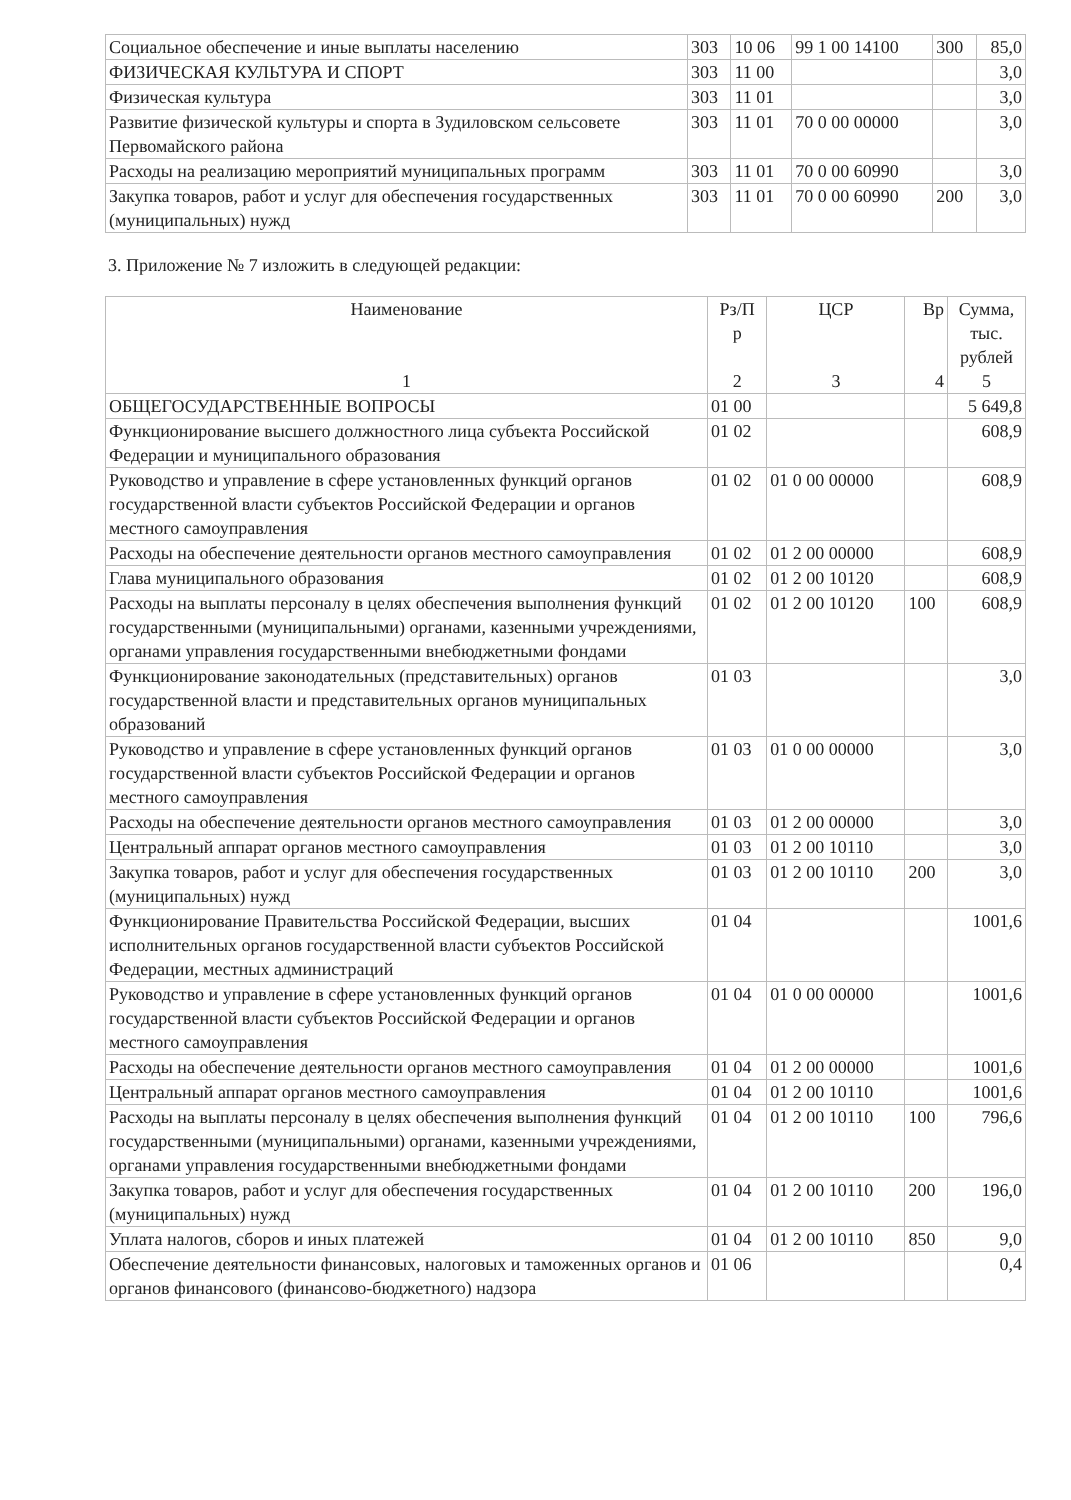| Социальное обеспечение и иные выплаты населению | 303 | 10 06 | 99 1 00 14100 | 300 | 85,0 |
| ФИЗИЧЕСКАЯ КУЛЬТУРА И СПОРТ | 303 | 11 00 | | | 3,0 |
| Физическая культура | 303 | 11 01 | | | 3,0 |
| Развитие физической культуры и спорта в Зудиловском сельсовете Первомайского района | 303 | 11 01 | 70 0 00 00000 | | 3,0 |
| Расходы на реализацию мероприятий муниципальных программ | 303 | 11 01 | 70 0 00 60990 | | 3,0 |
| Закупка товаров, работ и услуг для обеспечения государственных (муниципальных) нужд | 303 | 11 01 | 70 0 00 60990 | 200 | 3,0 |
3. Приложение № 7 изложить в следующей редакции:
| Наименование 1 | Рз/П р 2 | ЦСР 3 | Вр 4 | Сумма, тыс. рублей 5 |
| --- | --- | --- | --- | --- |
| ОБЩЕГОСУДАРСТВЕННЫЕ ВОПРОСЫ | 01 00 | | | 5 649,8 |
| Функционирование высшего должностного лица субъекта Российской Федерации и муниципального образования | 01 02 | | | 608,9 |
| Руководство и управление в сфере установленных функций органов государственной власти субъектов Российской Федерации и органов местного самоуправления | 01 02 | 01 0 00 00000 | | 608,9 |
| Расходы на обеспечение деятельности органов местного самоуправления | 01 02 | 01 2 00 00000 | | 608,9 |
| Глава муниципального образования | 01 02 | 01 2 00 10120 | | 608,9 |
| Расходы на выплаты персоналу в целях обеспечения выполнения функций государственными (муниципальными) органами, казенными учреждениями, органами управления государственными внебюджетными фондами | 01 02 | 01 2 00 10120 | 100 | 608,9 |
| Функционирование законодательных (представительных) органов государственной власти и представительных органов муниципальных образований | 01 03 | | | 3,0 |
| Руководство и управление в сфере установленных функций органов государственной власти субъектов Российской Федерации и органов местного самоуправления | 01 03 | 01 0 00 00000 | | 3,0 |
| Расходы на обеспечение деятельности органов местного самоуправления | 01 03 | 01 2 00 00000 | | 3,0 |
| Центральный аппарат органов местного самоуправления | 01 03 | 01 2 00 10110 | | 3,0 |
| Закупка товаров, работ и услуг для обеспечения государственных (муниципальных) нужд | 01 03 | 01 2 00 10110 | 200 | 3,0 |
| Функционирование Правительства Российской Федерации, высших исполнительных органов государственной власти субъектов Российской Федерации, местных администраций | 01 04 | | | 1001,6 |
| Руководство и управление в сфере установленных функций органов государственной власти субъектов Российской Федерации и органов местного самоуправления | 01 04 | 01 0 00 00000 | | 1001,6 |
| Расходы на обеспечение деятельности органов местного самоуправления | 01 04 | 01 2 00 00000 | | 1001,6 |
| Центральный аппарат органов местного самоуправления | 01 04 | 01 2 00 10110 | | 1001,6 |
| Расходы на выплаты персоналу в целях обеспечения выполнения функций государственными (муниципальными) органами, казенными учреждениями, органами управления государственными внебюджетными фондами | 01 04 | 01 2 00 10110 | 100 | 796,6 |
| Закупка товаров, работ и услуг для обеспечения государственных (муниципальных) нужд | 01 04 | 01 2 00 10110 | 200 | 196,0 |
| Уплата налогов, сборов и иных платежей | 01 04 | 01 2 00 10110 | 850 | 9,0 |
| Обеспечение деятельности финансовых, налоговых и таможенных органов и органов финансового (финансово-бюджетного) надзора | 01 06 | | | 0,4 |